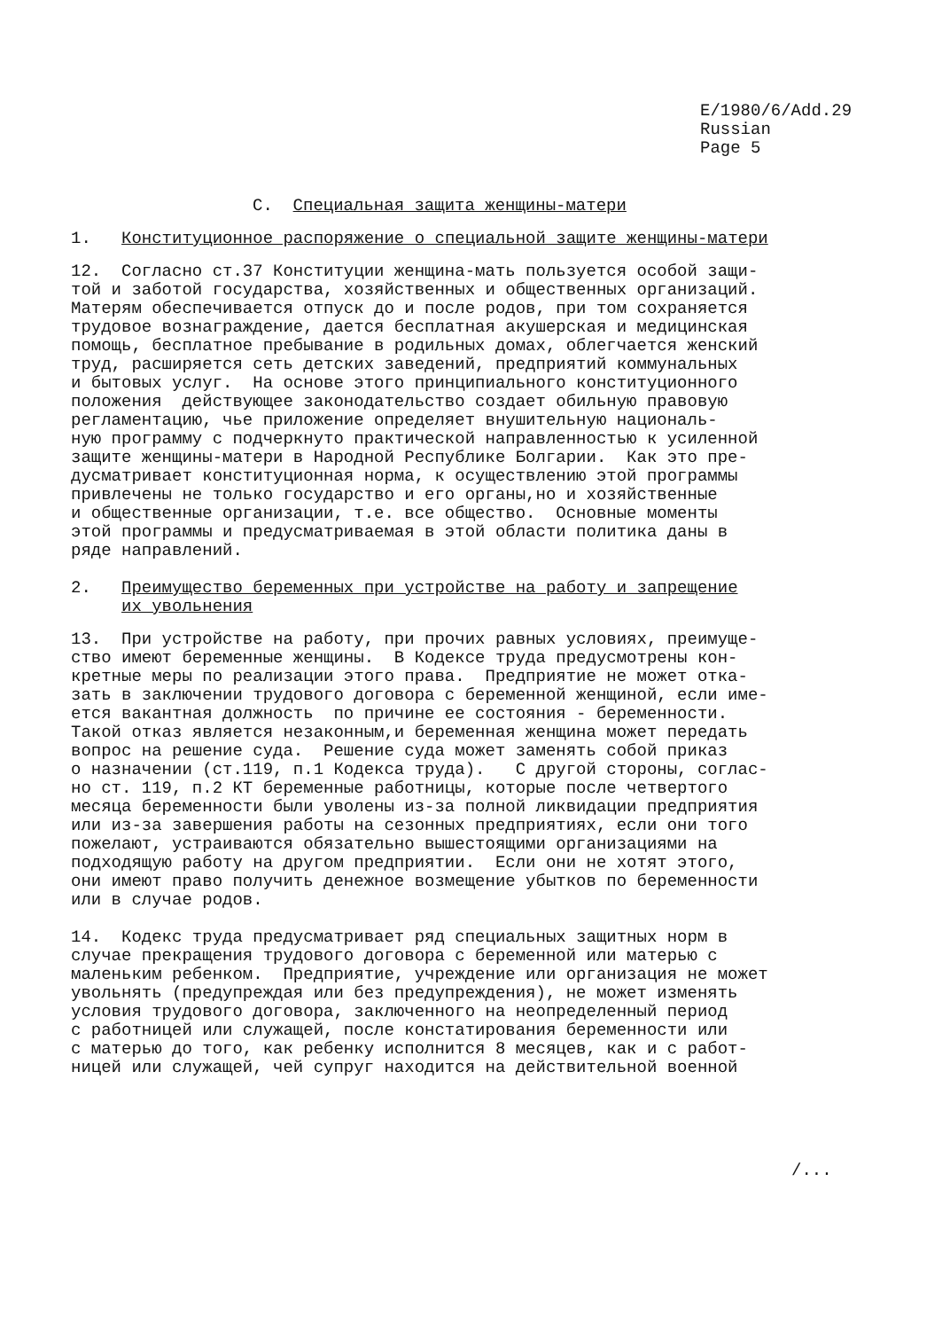E/1980/6/Add.29
Russian
Page 5
C. Специальная защита женщины-матери
1. Конституционное распоряжение о специальной защите женщины-матери
12. Согласно ст.37 Конституции женщина-мать пользуется особой защи-
той и заботой государства, хозяйственных и общественных организаций.
Матерям обеспечивается отпуск до и после родов, при том сохраняется
трудовое вознаграждение, дается бесплатная акушерская и медицинская
помощь, бесплатное пребывание в родильных домах, облегчается женский
труд, расширяется сеть детских заведений, предприятий коммунальных
и бытовых услуг. На основе этого принципиального конституционного
положения действующее законодательство создает обильную правовую
регламентацию, чье приложение определяет внушительную националь-
ную программу с подчеркнуто практической направленностью к усиленной
защите женщины-матери в Народной Республике Болгарии. Как это пре-
дусматривает конституционная норма, к осуществлению этой программы
привлечены не только государство и его органы,но и хозяйственные
и общественные организации, т.е. все общество. Основные моменты
этой программы и предусматриваемая в этой области политика даны в
ряде направлений.
2. Преимущество беременных при устройстве на работу и запрещение
их увольнения
13. При устройстве на работу, при прочих равных условиях, преимуще-
ство имеют беременные женщины. В Кодексе труда предусмотрены кон-
кретные меры по реализации этого права. Предприятие не может отка-
зать в заключении трудового договора с беременной женщиной, если име-
ется вакантная должность по причине ее состояния - беременности.
Такой отказ является незаконным,и беременная женщина может передать
вопрос на решение суда. Решение суда может заменять собой приказ
о назначении (ст.119, п.1 Кодекса труда). С другой стороны, соглас-
но ст. 119, п.2 КТ беременные работницы, которые после четвертого
месяца беременности были уволены из-за полной ликвидации предприятия
или из-за завершения работы на сезонных предприятиях, если они того
пожелают, устраиваются обязательно вышестоящими организациями на
подходящую работу на другом предприятии. Если они не хотят этого,
они имеют право получить денежное возмещение убытков по беременности
или в случае родов.
14. Кодекс труда предусматривает ряд специальных защитных норм в
случае прекращения трудового договора с беременной или матерью с
маленьким ребенком. Предприятие, учреждение или организация не может
увольнять (предупреждая или без предупреждения), не может изменять
условия трудового договора, заключенного на неопределенный период
с работницей или служащей, после констатирования беременности или
с матерью до того, как ребенку исполнится 8 месяцев, как и с работ-
ницей или служащей, чей супруг находится на действительной военной
/...